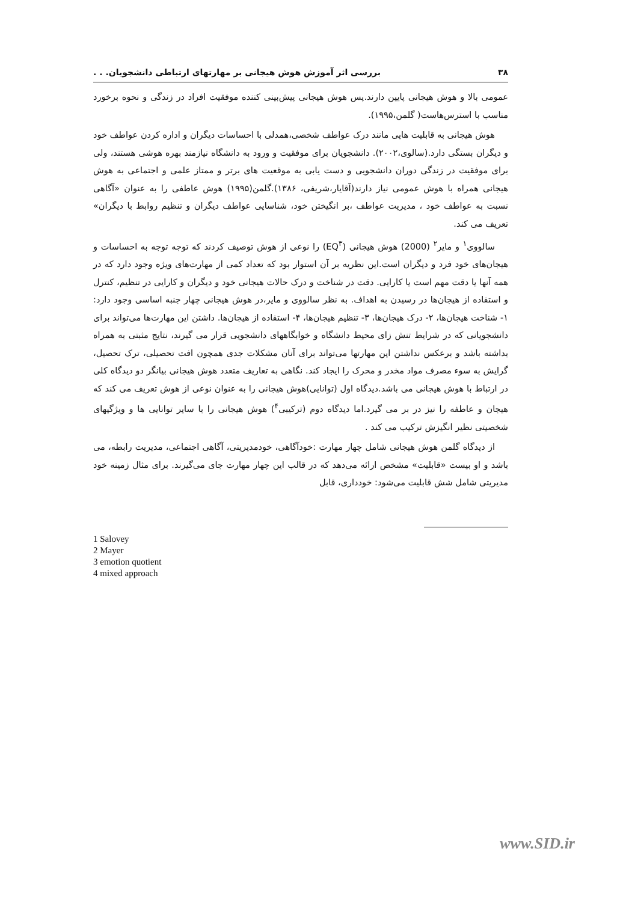۳۸ بررسی اثر آموزش هوش هیجانی بر مهارتهای ارتباطی دانشجویان. . .
عمومی بالا و هوش هیجانی پایین دارند.پس هوش هیجانی پیش‌بینی کننده موفقیت افراد در زندگی و نحوه برخورد مناسب با استرس‌هاست( گلمن،۱۹۹۵).
هوش هیجانی به قابلیت هایی مانند درک عواطف شخصی،همدلی با احساسات دیگران و اداره کردن عواطف خود و دیگران بستگی دارد.(سالوی،۲۰۰۲). دانشجویان برای موفقیت و ورود به دانشگاه نیازمند بهره هوشی هستند، ولی برای موفقیت در زندگی دوران دانشجویی و دست یابی به موقعیت های برتر و ممتاز علمی و اجتماعی به هوش هیجانی همراه با هوش عمومی نیاز دارند(آقایار،شریفی، ۱۳۸۶).گلمن(۱۹۹۵) هوش عاطفی را به عنوان «آگاهی نسبت به عواطف خود ، مدیریت عواطف ،بر انگیختن خود، شناسایی عواطف دیگران و تنظیم روابط با دیگران» تعریف می کند.
سالووی<sup>۱</sup> و مایر<sup>۲</sup> (2000) هوش هیجانی (EQ<sup>۳</sup>) را نوعی از هوش توصیف کردند که توجه توجه به احساسات و هیجان‌های خود فرد و دیگران است.این نظریه بر آن استوار بود که تعداد کمی از مهارت‌های ویژه وجود دارد که در همه آنها یا دقت مهم است یا کارایی. دقت در شناخت و درک حالات هیجانی خود و دیگران و کارایی در تنظیم، کنترل و استفاده از هیجان‌ها در رسیدن به اهداف. به نظر سالووی و مایر،در هوش هیجانی چهار جنبه اساسی وجود دارد: ۱- شناخت هیجان‌ها، ۲- درک هیجان‌ها، ۳- تنظیم هیجان‌ها، ۴- استفاده از هیجان‌ها. داشتن این مهارت‌ها می‌تواند برای دانشجویانی که در شرایط تنش زای محیط دانشگاه و خوابگاههای دانشجویی قرار می گیرند، نتایج مثبتی به همراه بداشته باشد و برعکس نداشتن این مهارتها می‌تواند برای آنان مشکلات جدی همچون افت تحصیلی، ترک تحصیل، گرایش به سوء مصرف مواد مخدر و محرک را ایجاد کند. نگاهی به تعاریف متعدد هوش هیجانی بیانگر دو دیدگاه کلی در ارتباط با هوش هیجانی می باشد.دیدگاه اول (توانایی)هوش هیجانی را به عنوان نوعی از هوش تعریف می کند که هیجان و عاطفه را نیز در بر می گیرد.اما دیدگاه دوم (ترکیبی<sup>۴</sup>) هوش هیجانی را با سایر توانایی ها و ویژگیهای شخصیتی نظیر انگیزش ترکیب می کند .
از دیدگاه گلمن هوش هیجانی شامل چهار مهارت :خودآگاهی، خودمدیریتی، آگاهی اجتماعی، مدیریت رابطه، می باشد و او بیست «قابلیت» مشخص ارائه می‌دهد که در قالب این چهار مهارت جای می‌گیرند. برای مثال زمینه خود مدیریتی شامل شش قابلیت می‌شود: خودداری، قابل
1 Salovey
2 Mayer
3 emotion quotient
4 mixed approach
www.SID.ir